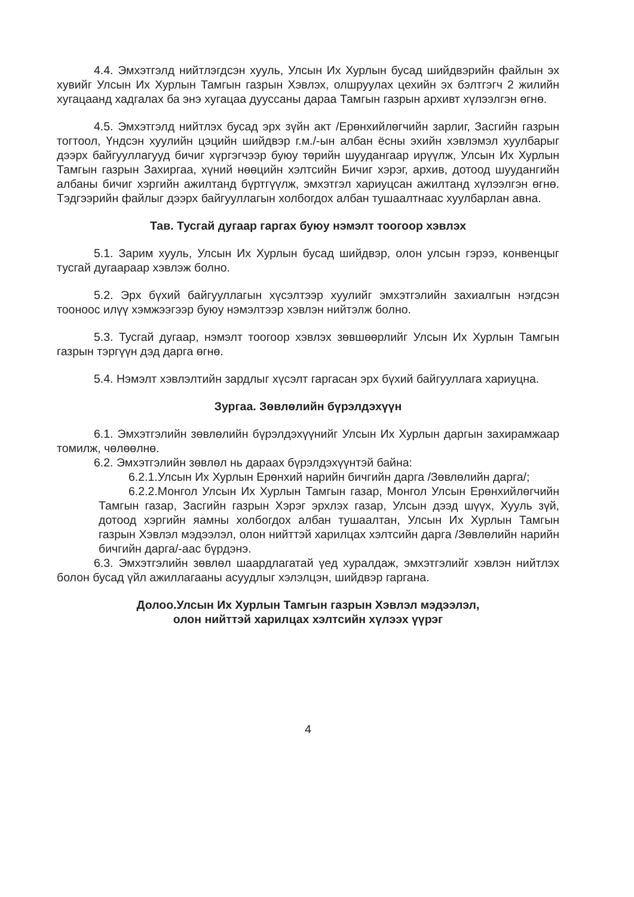4.4. Эмхэтгэлд нийтлэгдсэн хууль, Улсын Их Хурлын бусад шийдвэрийн файлын эх хувийг Улсын Их Хурлын Тамгын газрын Хэвлэх, олшруулах цехийн эх бэлтгэгч 2 жилийн хугацаанд хадгалах ба энэ хугацаа дууссаны дараа Тамгын газрын архивт хүлээлгэн өгнө.
4.5. Эмхэтгэлд нийтлэх бусад эрх зүйн акт /Ерөнхийлөгчийн зарлиг, Засгийн газрын тогтоол, Үндсэн хуулийн цэцийн шийдвэр г.м./-ын албан ёсны эхийн хэвлэмэл хуулбарыг дээрх байгууллагууд бичиг хүргэгчээр буюу төрийн шуудангаар ирүүлж, Улсын Их Хурлын Тамгын газрын Захиргаа, хүний нөөцийн хэлтсийн Бичиг хэрэг, архив, дотоод шуудангийн албаны бичиг хэргийн ажилтанд бүртгүүлж, эмхэтгэл хариуцсан ажилтанд хүлээлгэн өгнө. Тэдгээрийн файлыг дээрх байгууллагын холбогдох албан тушаалтнаас хуулбарлан авна.
Тав. Тусгай дугаар гаргах буюу нэмэлт тоогоор хэвлэх
5.1. Зарим хууль, Улсын Их Хурлын бусад шийдвэр, олон улсын гэрээ, конвенцыг тусгай дугаараар хэвлэж болно.
5.2. Эрх бүхий байгууллагын хүсэлтээр хуулийг эмхэтгэлийн захиалгын нэгдсэн тооноос илүү хэмжээгээр буюу нэмэлтээр хэвлэн нийтэлж болно.
5.3. Тусгай дугаар, нэмэлт тоогоор хэвлэх зөвшөөрлийг Улсын Их Хурлын Тамгын газрын тэргүүн дэд дарга өгнө.
5.4. Нэмэлт хэвлэлтийн зардлыг хүсэлт гаргасан эрх бүхий байгууллага хариуцна.
Зургаа. Зөвлөлийн бүрэлдэхүүн
6.1. Эмхэтгэлийн зөвлөлийн бүрэлдэхүүнийг Улсын Их Хурлын даргын захирамжаар томилж, чөлөөлнө.
6.2. Эмхэтгэлийн зөвлөл нь дараах бүрэлдэхүүнтэй байна:
6.2.1.Улсын Их Хурлын Ерөнхий нарийн бичгийн дарга /Зөвлөлийн дарга/;
6.2.2.Монгол Улсын Их Хурлын Тамгын газар, Монгол Улсын Ерөнхийлөгчийн Тамгын газар, Засгийн газрын Хэрэг эрхлэх газар, Улсын дээд шүүх, Хууль зүй, дотоод хэргийн яамны холбогдох албан тушаалтан, Улсын Их Хурлын Тамгын газрын Хэвлэл мэдээлэл, олон нийттэй харилцах хэлтсийн дарга /Зөвлөлийн нарийн бичгийн дарга/-аас бүрдэнэ.
6.3. Эмхэтгэлийн зөвлөл шаардлагатай үед хуралдаж, эмхэтгэлийг хэвлэн нийтлэх болон бусад үйл ажиллагааны асуудлыг хэлэлцэн, шийдвэр гаргана.
Долоо.Улсын Их Хурлын Тамгын газрын Хэвлэл мэдээлэл,
олон нийттэй харилцах хэлтсийн хүлээх үүрэг
4